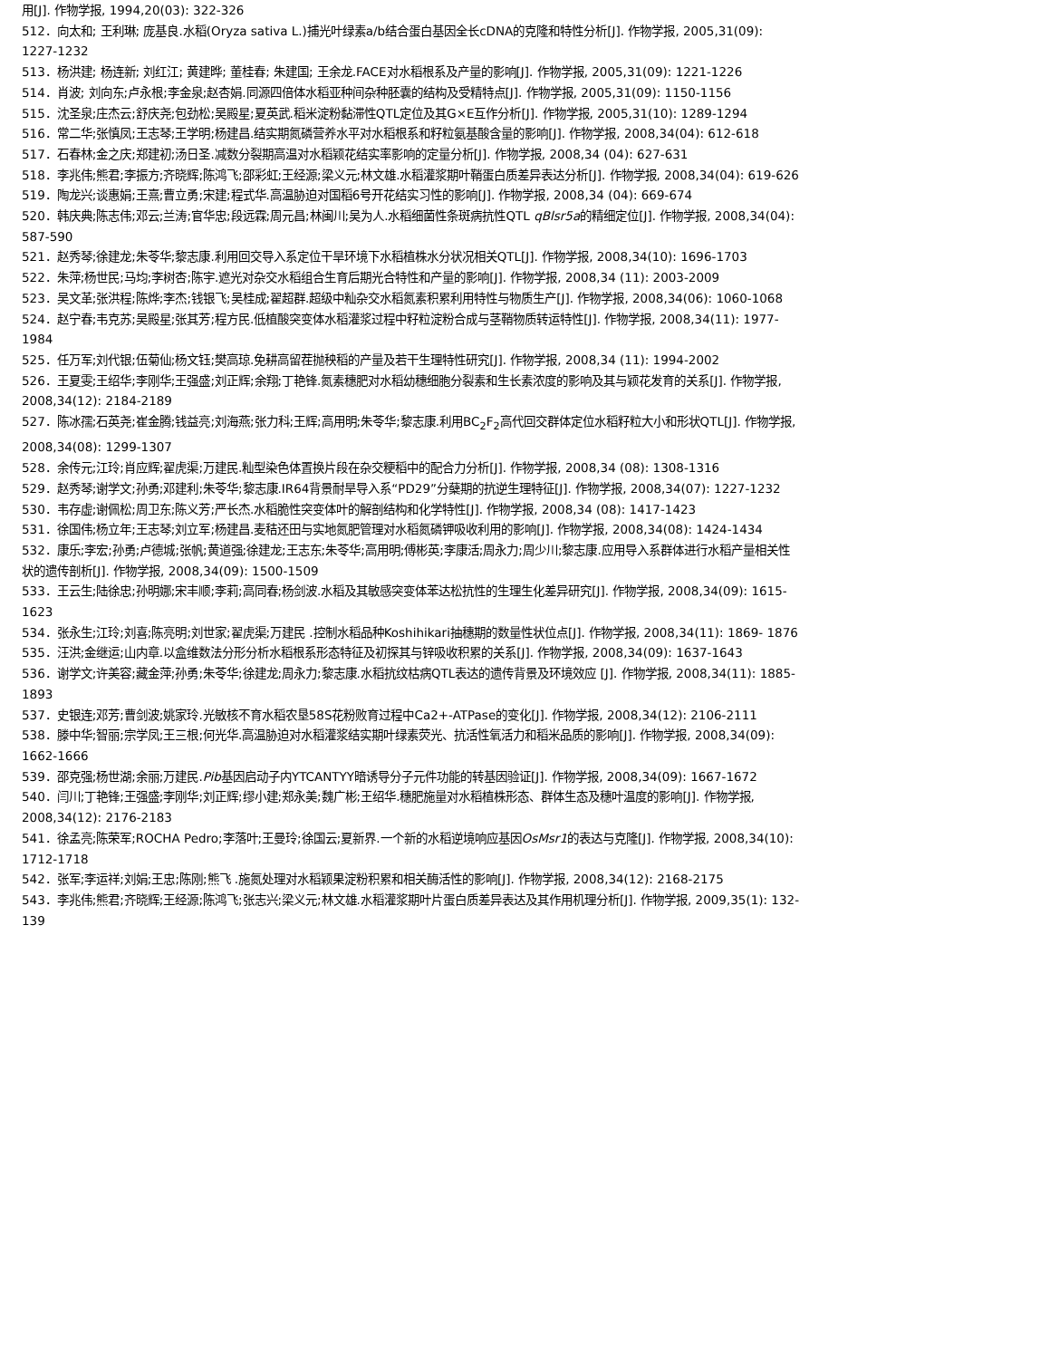用[J]. 作物学报, 1994,20(03): 322-326
512．向太和; 王利琳; 庞基良.水稻(Oryza sativa L.)捕光叶绿素a/b结合蛋白基因全长cDNA的克隆和特性分析[J]. 作物学报, 2005,31(09): 1227-1232
513．杨洪建; 杨连新; 刘红江; 黄建晔; 董桂春; 朱建国; 王余龙.FACE对水稻根系及产量的影响[J]. 作物学报, 2005,31(09): 1221-1226
514．肖波; 刘向东;卢永根;李金泉;赵杏娟.同源四倍体水稻亚种间杂种胚囊的结构及受精特点[J]. 作物学报, 2005,31(09): 1150-1156
515．沈圣泉;庄杰云;舒庆尧;包劲松;吴殿星;夏英武.稻米淀粉黏滞性QTL定位及其G×E互作分析[J]. 作物学报, 2005,31(10): 1289-1294
516．常二华;张慎凤;王志琴;王学明;杨建昌.结实期氮磷营养水平对水稻根系和籽粒氨基酸含量的影响[J]. 作物学报, 2008,34(04): 612-618
517．石春林;金之庆;郑建初;汤日圣.减数分裂期高温对水稻颖花结实率影响的定量分析[J]. 作物学报, 2008,34 (04): 627-631
518．李兆伟;熊君;李振方;齐晓辉;陈鸿飞;邵彩虹;王经源;梁义元;林文雄.水稻灌浆期叶鞘蛋白质差异表达分析[J]. 作物学报, 2008,34(04): 619-626
519．陶龙兴;谈惠娟;王熹;曹立勇;宋建;程式华.高温胁迫对国稻6号开花结实习性的影响[J]. 作物学报, 2008,34 (04): 669-674
520．韩庆典;陈志伟;邓云;兰涛;官华忠;段远霖;周元昌;林闽川;吴为人.水稻细菌性条斑病抗性QTL qBlsr5a的精细定位[J]. 作物学报, 2008,34(04): 587-590
521．赵秀琴;徐建龙;朱苓华;黎志康.利用回交导入系定位干旱环境下水稻植株水分状况相关QTL[J]. 作物学报, 2008,34(10): 1696-1703
522．朱萍;杨世民;马均;李树杏;陈宇.遮光对杂交水稻组合生育后期光合特性和产量的影响[J]. 作物学报, 2008,34 (11): 2003-2009
523．吴文革;张洪程;陈烨;李杰;钱银飞;吴桂成;翟超群.超级中籼杂交水稻氮素积累利用特性与物质生产[J]. 作物学报, 2008,34(06): 1060-1068
524．赵宁春;韦克苏;吴殿星;张其芳;程方民.低植酸突变体水稻灌浆过程中籽粒淀粉合成与茎鞘物质转运特性[J]. 作物学报, 2008,34(11): 1977-1984
525．任万军;刘代银;伍菊仙;杨文钰;樊高琼.免耕高留茬抛秧稻的产量及若干生理特性研究[J]. 作物学报, 2008,34 (11): 1994-2002
526．王夏雯;王绍华;李刚华;王强盛;刘正辉;余翔;丁艳锋.氮素穗肥对水稻幼穗细胞分裂素和生长素浓度的影响及其与颖花发育的关系[J]. 作物学报, 2008,34(12): 2184-2189
527．陈冰孺;石英尧;崔金腾;钱益亮;刘海燕;张力科;王辉;高用明;朱苓华;黎志康.利用BC<sub>2</sub>F<sub>2</sub>高代回交群体定位水稻籽粒大小和形状QTL[J]. 作物学报, 2008,34(08): 1299-1307
528．余传元;江玲;肖应辉;翟虎渠;万建民.籼型染色体置换片段在杂交粳稻中的配合力分析[J]. 作物学报, 2008,34 (08): 1308-1316
529．赵秀琴;谢学文;孙勇;邓建利;朱苓华;黎志康.IR64背景耐旱导入系“PD29”分蘖期的抗逆生理特征[J]. 作物学报, 2008,34(07): 1227-1232
530．韦存虚;谢佩松;周卫东;陈义芳;严长杰.水稻脆性突变体叶的解剖结构和化学特性[J]. 作物学报, 2008,34 (08): 1417-1423
531．徐国伟;杨立年;王志琴;刘立军;杨建昌.麦秸还田与实地氮肥管理对水稻氮磷钾吸收利用的影响[J]. 作物学报, 2008,34(08): 1424-1434
532．康乐;李宏;孙勇;卢德城;张帆;黄道强;徐建龙;王志东;朱苓华;高用明;傅彬英;李康活;周永力;周少川;黎志康.应用导入系群体进行水稻产量相关性状的遗传剖析[J]. 作物学报, 2008,34(09): 1500-1509
533．王云生;陆徐忠;孙明娜;宋丰顺;李莉;高同春;杨剑波.水稻及其敏感突变体苯达松抗性的生理生化差异研究[J]. 作物学报, 2008,34(09): 1615-1623
534．张永生;江玲;刘喜;陈亮明;刘世家;翟虎渠;万建民 .控制水稻品种Koshihikari抽穗期的数量性状位点[J]. 作物学报, 2008,34(11): 1869- 1876
535．汪洪;金继运;山内章.以盒维数法分形分析水稻根系形态特征及初探其与锌吸收积累的关系[J]. 作物学报, 2008,34(09): 1637-1643
536．谢学文;许美容;藏金萍;孙勇;朱苓华;徐建龙;周永力;黎志康.水稻抗纹枯病QTL表达的遗传背景及环境效应 [J]. 作物学报, 2008,34(11): 1885-1893
537．史银连;邓芳;曹剑波;姚家玲.光敏核不育水稻农垦58S花粉败育过程中Ca2+-ATPase的变化[J]. 作物学报, 2008,34(12): 2106-2111
538．滕中华;智丽;宗学凤;王三根;何光华.高温胁迫对水稻灌浆结实期叶绿素荧光、抗活性氧活力和稻米品质的影响[J]. 作物学报, 2008,34(09): 1662-1666
539．邵克强;杨世湖;余丽;万建民.Pib基因启动子内YTCANTYY暗诱导分子元件功能的转基因验证[J]. 作物学报, 2008,34(09): 1667-1672
540．闫川;丁艳锋;王强盛;李刚华;刘正辉;缪小建;郑永美;魏广彬;王绍华.穗肥施量对水稻植株形态、群体生态及穗叶温度的影响[J]. 作物学报, 2008,34(12): 2176-2183
541．徐孟亮;陈荣军;ROCHA Pedro;李落叶;王曼玲;徐国云;夏新界.一个新的水稻逆境响应基因OsMsr1的表达与克隆[J]. 作物学报, 2008,34(10): 1712-1718
542．张军;李运祥;刘娟;王忠;陈刚;熊飞 .施氮处理对水稻颖果淀粉积累和相关酶活性的影响[J]. 作物学报, 2008,34(12): 2168-2175
543．李兆伟;熊君;齐晓辉;王经源;陈鸿飞;张志兴;梁义元;林文雄.水稻灌浆期叶片蛋白质差异表达及其作用机理分析[J]. 作物学报, 2009,35(1): 132-139